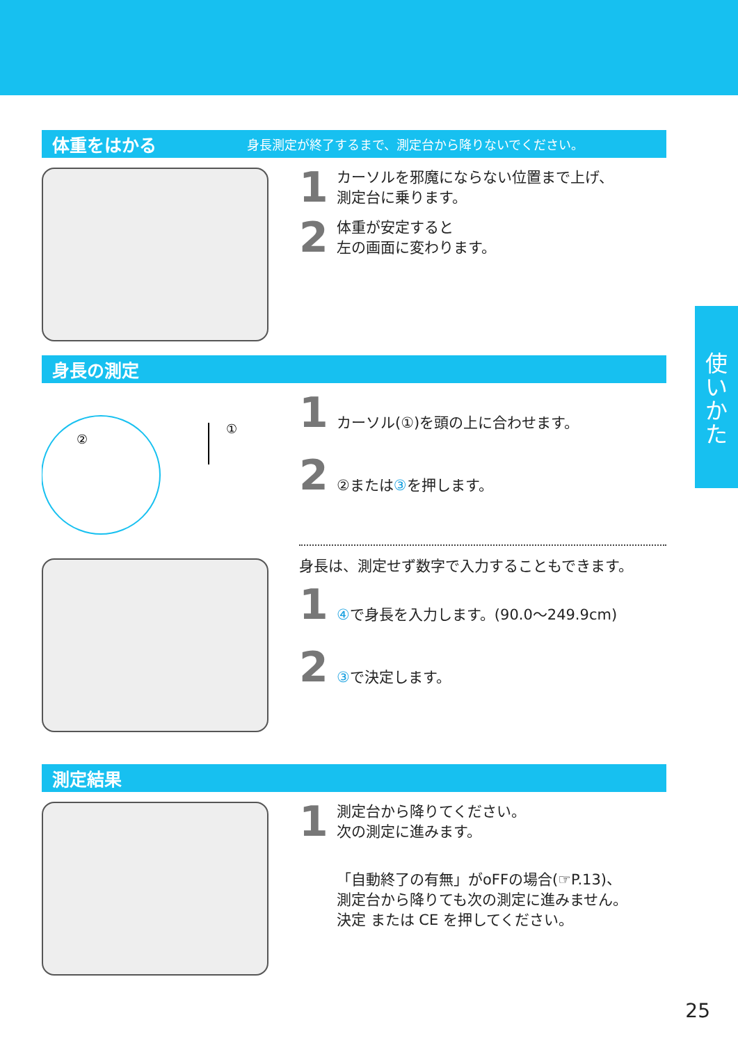使
い
か
た
体重をはかる
身長測定が終了するまで、測定台から降りないでください。
1
カーソルを邪魔にならない位置まで上げ、
測定台に乗ります。
2
体重が安定すると
左の画面に変わります。
身長の測定
②
①
1
カーソル(①)を頭の上に合わせます。
2
②または③を押します。
身長は、測定せず数字で入力することもできます。
1
④で身長を入力します。(90.0～249.9cm)
2
③で決定します。
測定結果
1
測定台から降りてください。
次の測定に進みます。
「自動終了の有無」がoFFの場合(☞P.13)、
測定台から降りても次の測定に進みません。
決定 または CE を押してください。
25